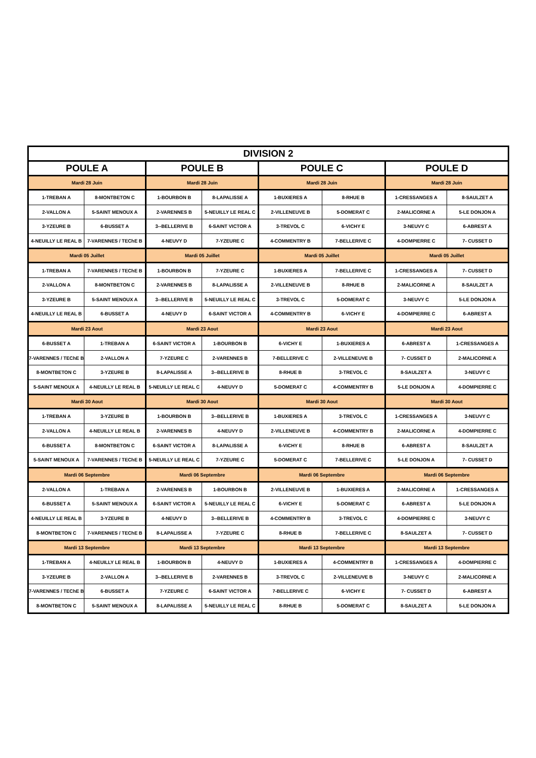| DIVISION 2 | | | | | | | |
| --- | --- | --- | --- | --- | --- | --- | --- |
| POULE A | | POULE B | | POULE C | | POULE D | |
| Mardi 28 Juin | | Mardi 28 Juin | | Mardi 28 Juin | | Mardi 28 Juin | |
| 1-TREBAN A | 8-MONTBETON C | 1-BOURBON B | 8-LAPALISSE A | 1-BUXIERES A | 8-RHUE B | 1-CRESSANGES A | 8-SAULZET A |
| 2-VALLON A | 5-SAINT MENOUX A | 2-VARENNES B | 5-NEUILLY LE REAL C | 2-VILLENEUVE B | 5-DOMERAT C | 2-MALICORNE A | 5-LE DONJON A |
| 3-YZEURE B | 6-BUSSET A | 3--BELLERIVE B | 6-SAINT VICTOR A | 3-TREVOL C | 6-VICHY E | 3-NEUVY C | 6-ABREST A |
| 4-NEUILLY LE REAL B | 7-VARENNES / TEChE B | 4-NEUVY D | 7-YZEURE C | 4-COMMENTRY B | 7-BELLERIVE C | 4-DOMPIERRE C | 7- CUSSET D |
| Mardi 05 Juillet | | Mardi 05 Juillet | | Mardi 05 Juillet | | Mardi 05 Juillet | |
| 1-TREBAN A | 7-VARENNES / TEChE B | 1-BOURBON B | 7-YZEURE C | 1-BUXIERES A | 7-BELLERIVE C | 1-CRESSANGES A | 7- CUSSET D |
| 2-VALLON A | 8-MONTBETON C | 2-VARENNES B | 8-LAPALISSE A | 2-VILLENEUVE B | 8-RHUE B | 2-MALICORNE A | 8-SAULZET A |
| 3-YZEURE B | 5-SAINT MENOUX A | 3--BELLERIVE B | 5-NEUILLY LE REAL C | 3-TREVOL C | 5-DOMERAT C | 3-NEUVY C | 5-LE DONJON A |
| 4-NEUILLY LE REAL B | 6-BUSSET A | 4-NEUVY D | 6-SAINT VICTOR A | 4-COMMENTRY B | 6-VICHY E | 4-DOMPIERRE C | 6-ABREST A |
| Mardi 23 Aout | | Mardi 23 Aout | | Mardi 23 Aout | | Mardi 23 Aout | |
| 6-BUSSET A | 1-TREBAN A | 6-SAINT VICTOR A | 1-BOURBON B | 6-VICHY E | 1-BUXIERES A | 6-ABREST A | 1-CRESSANGES A |
| 7-VARENNES / TEChE B | 2-VALLON A | 7-YZEURE C | 2-VARENNES B | 7-BELLERIVE C | 2-VILLENEUVE B | 7- CUSSET D | 2-MALICORNE A |
| 8-MONTBETON C | 3-YZEURE B | 8-LAPALISSE A | 3--BELLERIVE B | 8-RHUE B | 3-TREVOL C | 8-SAULZET A | 3-NEUVY C |
| 5-SAINT MENOUX A | 4-NEUILLY LE REAL B | 5-NEUILLY LE REAL C | 4-NEUVY D | 5-DOMERAT C | 4-COMMENTRY B | 5-LE DONJON A | 4-DOMPIERRE C |
| Mardi 30 Aout | | Mardi 30 Aout | | Mardi 30 Aout | | Mardi 30 Aout | |
| 1-TREBAN A | 3-YZEURE B | 1-BOURBON B | 3--BELLERIVE B | 1-BUXIERES A | 3-TREVOL C | 1-CRESSANGES A | 3-NEUVY C |
| 2-VALLON A | 4-NEUILLY LE REAL B | 2-VARENNES B | 4-NEUVY D | 2-VILLENEUVE B | 4-COMMENTRY B | 2-MALICORNE A | 4-DOMPIERRE C |
| 6-BUSSET A | 8-MONTBETON C | 6-SAINT VICTOR A | 8-LAPALISSE A | 6-VICHY E | 8-RHUE B | 6-ABREST A | 8-SAULZET A |
| 5-SAINT MENOUX A | 7-VARENNES / TEChE B | 5-NEUILLY LE REAL C | 7-YZEURE C | 5-DOMERAT C | 7-BELLERIVE C | 5-LE DONJON A | 7- CUSSET D |
| Mardi 06 Septembre | | Mardi 06 Septembre | | Mardi 06 Septembre | | Mardi 06 Septembre | |
| 2-VALLON A | 1-TREBAN A | 2-VARENNES B | 1-BOURBON B | 2-VILLENEUVE B | 1-BUXIERES A | 2-MALICORNE A | 1-CRESSANGES A |
| 6-BUSSET A | 5-SAINT MENOUX A | 6-SAINT VICTOR A | 5-NEUILLY LE REAL C | 6-VICHY E | 5-DOMERAT C | 6-ABREST A | 5-LE DONJON A |
| 4-NEUILLY LE REAL B | 3-YZEURE B | 4-NEUVY D | 3--BELLERIVE B | 4-COMMENTRY B | 3-TREVOL C | 4-DOMPIERRE C | 3-NEUVY C |
| 8-MONTBETON C | 7-VARENNES / TEChE B | 8-LAPALISSE A | 7-YZEURE C | 8-RHUE B | 7-BELLERIVE C | 8-SAULZET A | 7- CUSSET D |
| Mardi 13 Septembre | | Mardi 13 Septembre | | Mardi 13 Septembre | | Mardi 13 Septembre | |
| 1-TREBAN A | 4-NEUILLY LE REAL B | 1-BOURBON B | 4-NEUVY D | 1-BUXIERES A | 4-COMMENTRY B | 1-CRESSANGES A | 4-DOMPIERRE C |
| 3-YZEURE B | 2-VALLON A | 3--BELLERIVE B | 2-VARENNES B | 3-TREVOL C | 2-VILLENEUVE B | 3-NEUVY C | 2-MALICORNE A |
| 7-VARENNES / TEChE B | 6-BUSSET A | 7-YZEURE C | 6-SAINT VICTOR A | 7-BELLERIVE C | 6-VICHY E | 7- CUSSET D | 6-ABREST A |
| 8-MONTBETON C | 5-SAINT MENOUX A | 8-LAPALISSE A | 5-NEUILLY LE REAL C | 8-RHUE B | 5-DOMERAT C | 8-SAULZET A | 5-LE DONJON A |